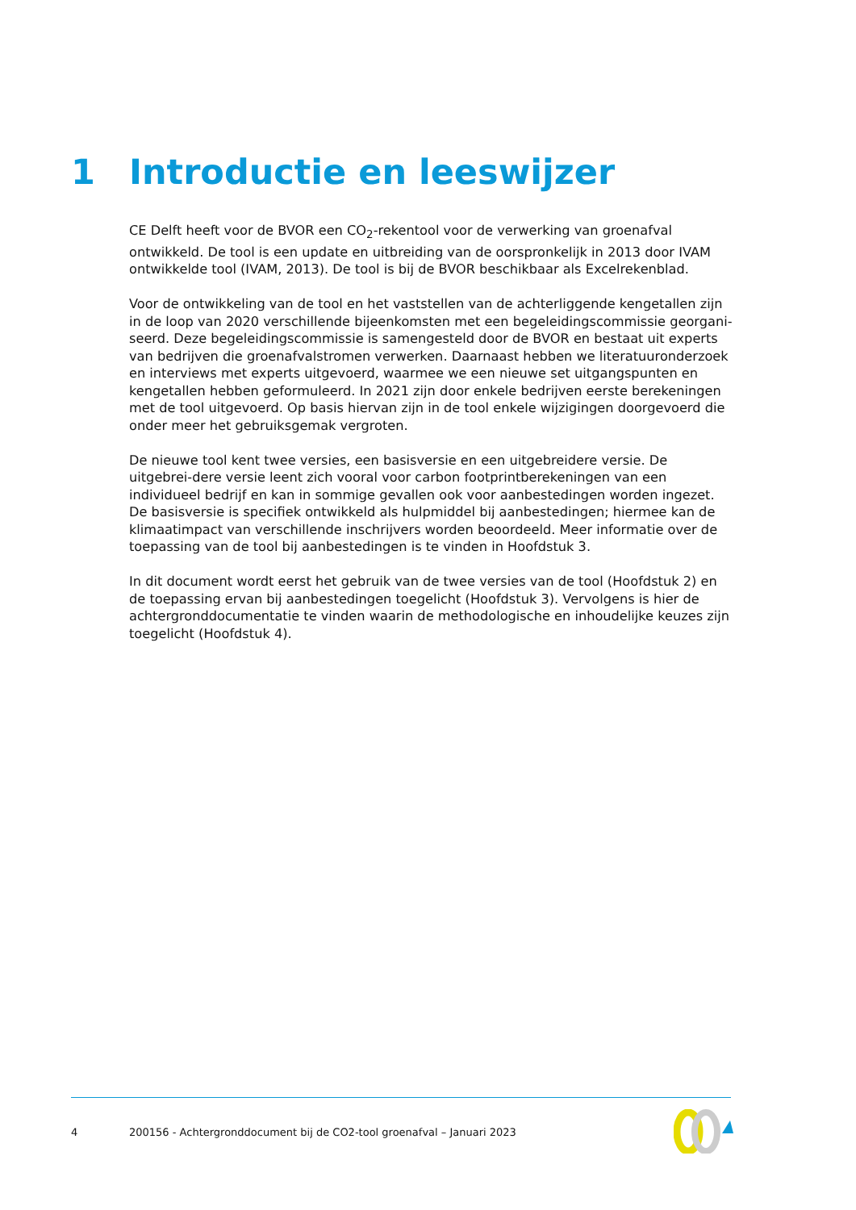1 Introductie en leeswijzer
CE Delft heeft voor de BVOR een CO<sub>2</sub>-rekentool voor de verwerking van groenafval ontwikkeld. De tool is een update en uitbreiding van de oorspronkelijk in 2013 door IVAM ontwikkelde tool (IVAM, 2013). De tool is bij de BVOR beschikbaar als Excelrekenblad.
Voor de ontwikkeling van de tool en het vaststellen van de achterliggende kengetallen zijn in de loop van 2020 verschillende bijeenkomsten met een begeleidingscommissie georgani-seerd. Deze begeleidingscommissie is samengesteld door de BVOR en bestaat uit experts van bedrijven die groenafvalstromen verwerken. Daarnaast hebben we literatuuronderzoek en interviews met experts uitgevoerd, waarmee we een nieuwe set uitgangspunten en kengetallen hebben geformuleerd. In 2021 zijn door enkele bedrijven eerste berekeningen met de tool uitgevoerd. Op basis hiervan zijn in de tool enkele wijzigingen doorgevoerd die onder meer het gebruiksgemak vergroten.
De nieuwe tool kent twee versies, een basisversie en een uitgebreidere versie. De uitgebrei-dere versie leent zich vooral voor carbon footprintberekeningen van een individueel bedrijf en kan in sommige gevallen ook voor aanbestedingen worden ingezet. De basisversie is specifiek ontwikkeld als hulpmiddel bij aanbestedingen; hiermee kan de klimaatimpact van verschillende inschrijvers worden beoordeeld. Meer informatie over de toepassing van de tool bij aanbestedingen is te vinden in Hoofdstuk 3.
In dit document wordt eerst het gebruik van de twee versies van de tool (Hoofdstuk 2) en de toepassing ervan bij aanbestedingen toegelicht (Hoofdstuk 3). Vervolgens is hier de achtergronddocumentatie te vinden waarin de methodologische en inhoudelijke keuzes zijn toegelicht (Hoofdstuk 4).
4 200156 - Achtergronddocument bij de CO2-tool groenafval – Januari 2023